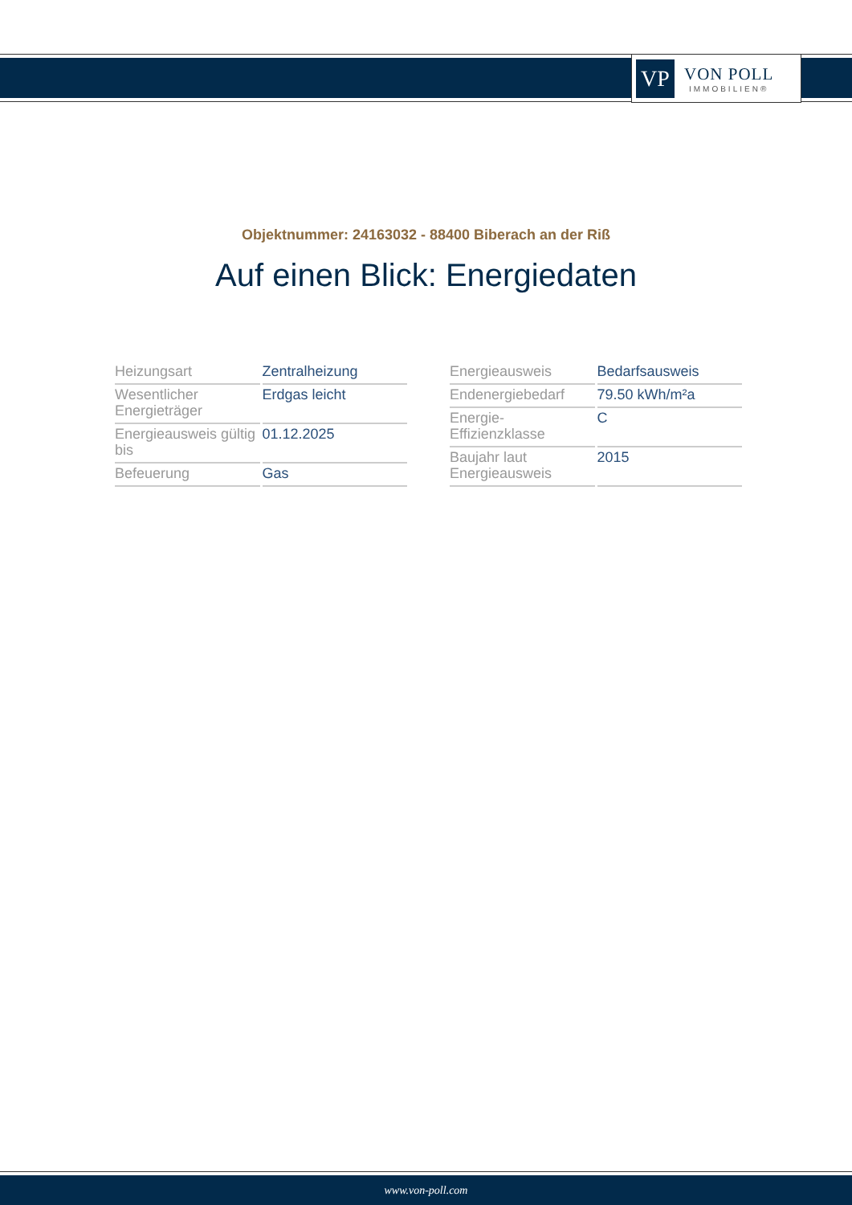VP
VON POLL
IMMOBILIEN®
Objektnummer: 24163032 - 88400 Biberach an der Riß
Auf einen Blick: Energiedaten
| Heizungsart | Zentralheizung |
| Wesentlicher Energieträger | Erdgas leicht |
| Energieausweis gültig bis | 01.12.2025 |
| Befeuerung | Gas |
| Energieausweis | Bedarfsausweis |
| Endenergiebedarf | 79.50 kWh/m²a |
| Energie-Effizienzklasse | C |
| Baujahr laut Energieausweis | 2015 |
www.von-poll.com